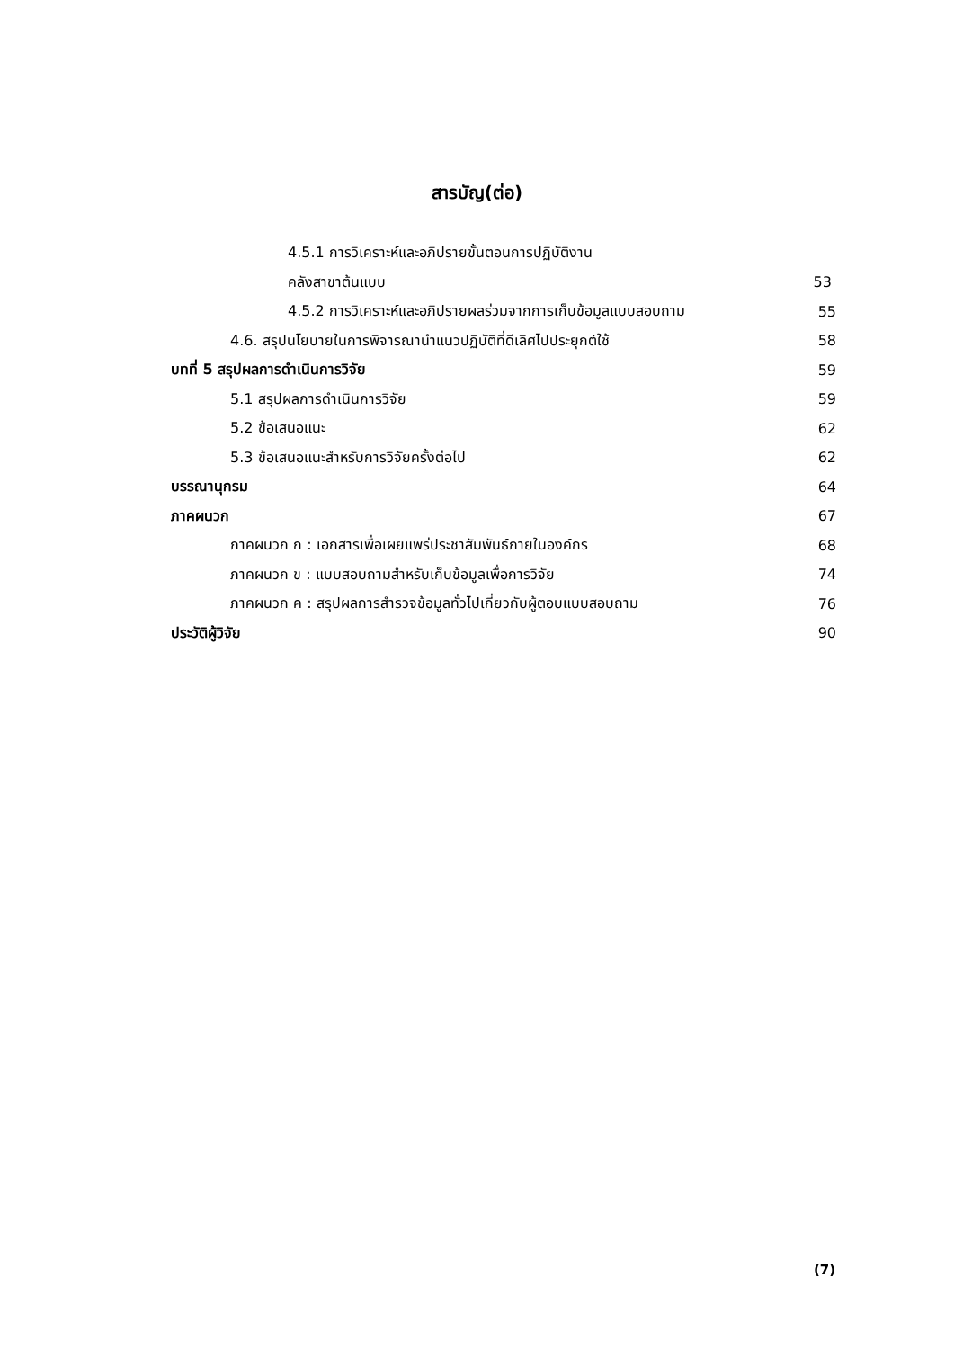สารบัญ(ต่อ)
| 4.5.1 การวิเคราะห์และอภิปรายขั้นตอนการปฏิบัติงาน | |
| คลังสาขาต้นแบบ | 53 |
| 4.5.2 การวิเคราะห์และอภิปรายผลร่วมจากการเก็บข้อมูลแบบสอบถาม | 55 |
| 4.6. สรุปนโยบายในการพิจารณานำแนวปฏิบัติที่ดีเลิศไปประยุกต์ใช้ | 58 |
| บทที่ 5 สรุปผลการดำเนินการวิจัย | 59 |
| 5.1 สรุปผลการดำเนินการวิจัย | 59 |
| 5.2 ข้อเสนอแนะ | 62 |
| 5.3 ข้อเสนอแนะสำหรับการวิจัยครั้งต่อไป | 62 |
| บรรณานุกรม | 64 |
| ภาคผนวก | 67 |
| ภาคผนวก ก : เอกสารเพื่อเผยแพร่ประชาสัมพันธ์ภายในองค์กร | 68 |
| ภาคผนวก ข : แบบสอบถามสำหรับเก็บข้อมูลเพื่อการวิจัย | 74 |
| ภาคผนวก ค : สรุปผลการสำรวจข้อมูลทั่วไปเกี่ยวกับผู้ตอบแบบสอบถาม | 76 |
| ประวัติผู้วิจัย | 90 |
(7)